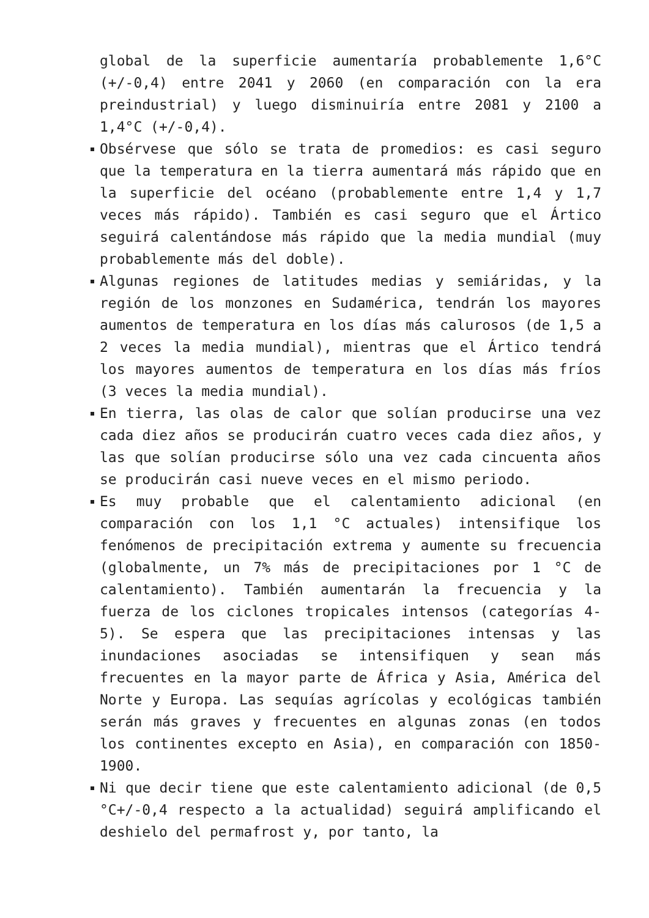global de la superficie aumentaría probablemente 1,6°C (+/-0,4) entre 2041 y 2060 (en comparación con la era preindustrial) y luego disminuiría entre 2081 y 2100 a 1,4°C (+/-0,4).
Obsérvese que sólo se trata de promedios: es casi seguro que la temperatura en la tierra aumentará más rápido que en la superficie del océano (probablemente entre 1,4 y 1,7 veces más rápido). También es casi seguro que el Ártico seguirá calentándose más rápido que la media mundial (muy probablemente más del doble).
Algunas regiones de latitudes medias y semiáridas, y la región de los monzones en Sudamérica, tendrán los mayores aumentos de temperatura en los días más calurosos (de 1,5 a 2 veces la media mundial), mientras que el Ártico tendrá los mayores aumentos de temperatura en los días más fríos (3 veces la media mundial).
En tierra, las olas de calor que solían producirse una vez cada diez años se producirán cuatro veces cada diez años, y las que solían producirse sólo una vez cada cincuenta años se producirán casi nueve veces en el mismo periodo.
Es muy probable que el calentamiento adicional (en comparación con los 1,1 °C actuales) intensifique los fenómenos de precipitación extrema y aumente su frecuencia (globalmente, un 7% más de precipitaciones por 1 °C de calentamiento). También aumentarán la frecuencia y la fuerza de los ciclones tropicales intensos (categorías 4-5). Se espera que las precipitaciones intensas y las inundaciones asociadas se intensifiquen y sean más frecuentes en la mayor parte de África y Asia, América del Norte y Europa. Las sequías agrícolas y ecológicas también serán más graves y frecuentes en algunas zonas (en todos los continentes excepto en Asia), en comparación con 1850-1900.
Ni que decir tiene que este calentamiento adicional (de 0,5 °C+/-0,4 respecto a la actualidad) seguirá amplificando el deshielo del permafrost y, por tanto, la